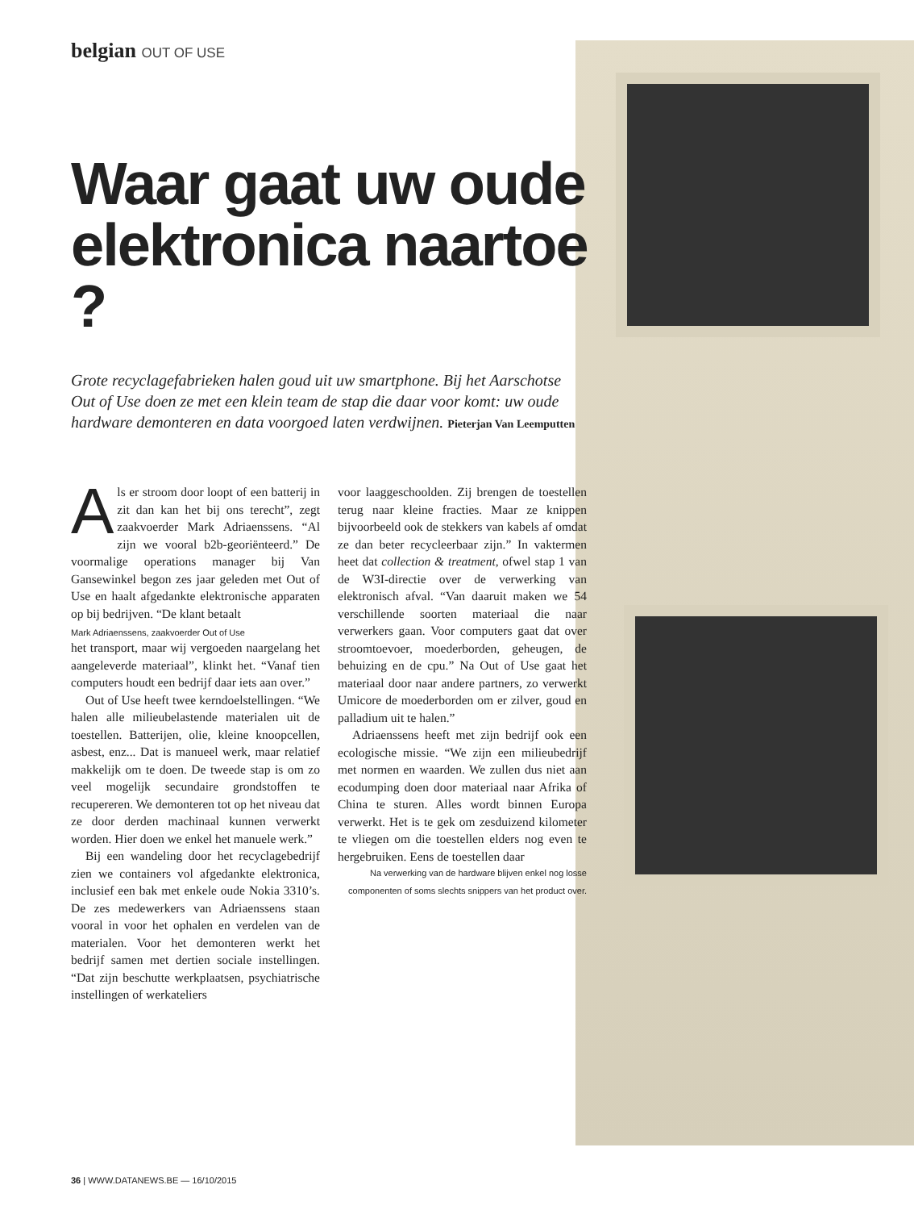belgian OUT OF USE
Waar gaat uw oude elektronica naartoe ?
Grote recyclagefabrieken halen goud uit uw smartphone. Bij het Aarschotse Out of Use doen ze met een klein team de stap die daar voor komt: uw oude hardware demonteren en data voorgoed laten verdwijnen. Pieterjan Van Leemputten
Als er stroom door loopt of een batterij in zit dan kan het bij ons terecht”, zegt zaakvoerder Mark Adriaenssens. “Al zijn we vooral b2b-georiënteerd.” De voormalige operations manager bij Van Gansewinkel begon zes jaar geleden met Out of Use en haalt afgedankte elektronische apparaten op bij bedrijven. “De klant betaalt
Mark Adriaenssens, zaakvoerder Out of Use het transport, maar wij vergoeden naargelang het aangeleverde materiaal”, klinkt het. “Vanaf tien computers houdt een bedrijf daar iets aan over.”
Out of Use heeft twee kerndoelstellingen. “We halen alle milieubelastende materialen uit de toestellen. Batterijen, olie, kleine knoopcellen, asbest, enz... Dat is manueel werk, maar relatief makkelijk om te doen. De tweede stap is om zo veel mogelijk secundaire grondstoffen te recupereren. We demonteren tot op het niveau dat ze door derden machinaal kunnen verwerkt worden. Hier doen we enkel het manuele werk.”
Bij een wandeling door het recyclagebedrijf zien we containers vol afgedankte elektronica, inclusief een bak met enkele oude Nokia 3310’s. De zes medewerkers van Adriaenssens staan vooral in voor het ophalen en verdelen van de materialen. Voor het demonteren werkt het bedrijf samen met dertien sociale instellingen. “Dat zijn beschutte werkplaatsen, psychiatrische instellingen of werkateliers
voor laaggeschoolden. Zij brengen de toestellen terug naar kleine fracties. Maar ze knippen bijvoorbeeld ook de stekkers van kabels af omdat ze dan beter recycleerbaar zijn.” In vaktermen heet dat collection & treatment, ofwel stap 1 van de W3I-directie over de verwerking van elektronisch afval. “Van daaruit maken we 54 verschillende soorten materiaal die naar verwerkers gaan. Voor computers gaat dat over stroomtoevoer, moederborden, geheugen, de behuizing en de cpu.” Na Out of Use gaat het materiaal door naar andere partners, zo verwerkt Umicore de moederborden om er zilver, goud en palladium uit te halen.”
Adriaenssens heeft met zijn bedrijf ook een ecologische missie. “We zijn een milieubedrijf met normen en waarden. We zullen dus niet aan ecodumping doen door materiaal naar Afrika of China te sturen. Alles wordt binnen Europa verwerkt. Het is te gek om zesduizend kilometer te vliegen om die toestellen elders nog even te hergebruiken. Eens de toestellen daar
Na verwerking van de hardware blijven enkel nog losse componenten of soms slechts snippers van het product over.
36 | WWW.DATANEWS.BE — 16/10/2015